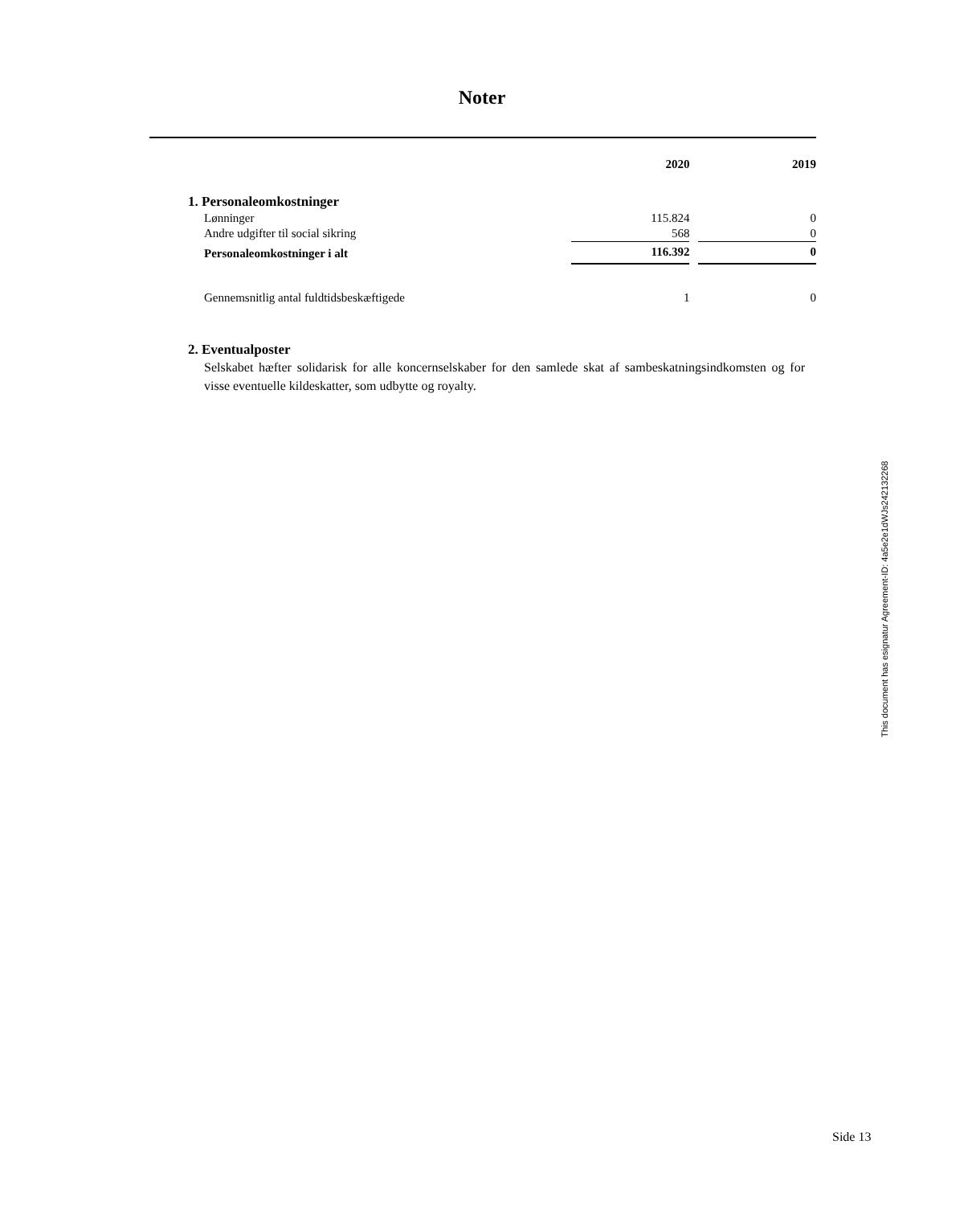Noter
| | 2020 | | 2019 |
| 1. Personaleomkostninger | | | |
| Lønninger | 115.824 | | 0 |
| Andre udgifter til social sikring | 568 | | 0 |
| Personaleomkostninger i alt | 116.392 | | 0 |
| Gennemsnitlig antal fuldtidsbeskæftigede | 1 | | 0 |
2. Eventualposter
Selskabet hæfter solidarisk for alle koncernselskaber for den samlede skat af sambeskatningsindkomsten og for visse eventuelle kildeskatter, som udbytte og royalty.
This document has esignatur Agreement-ID: 4a5e2e1dWJs242132268
Side 13